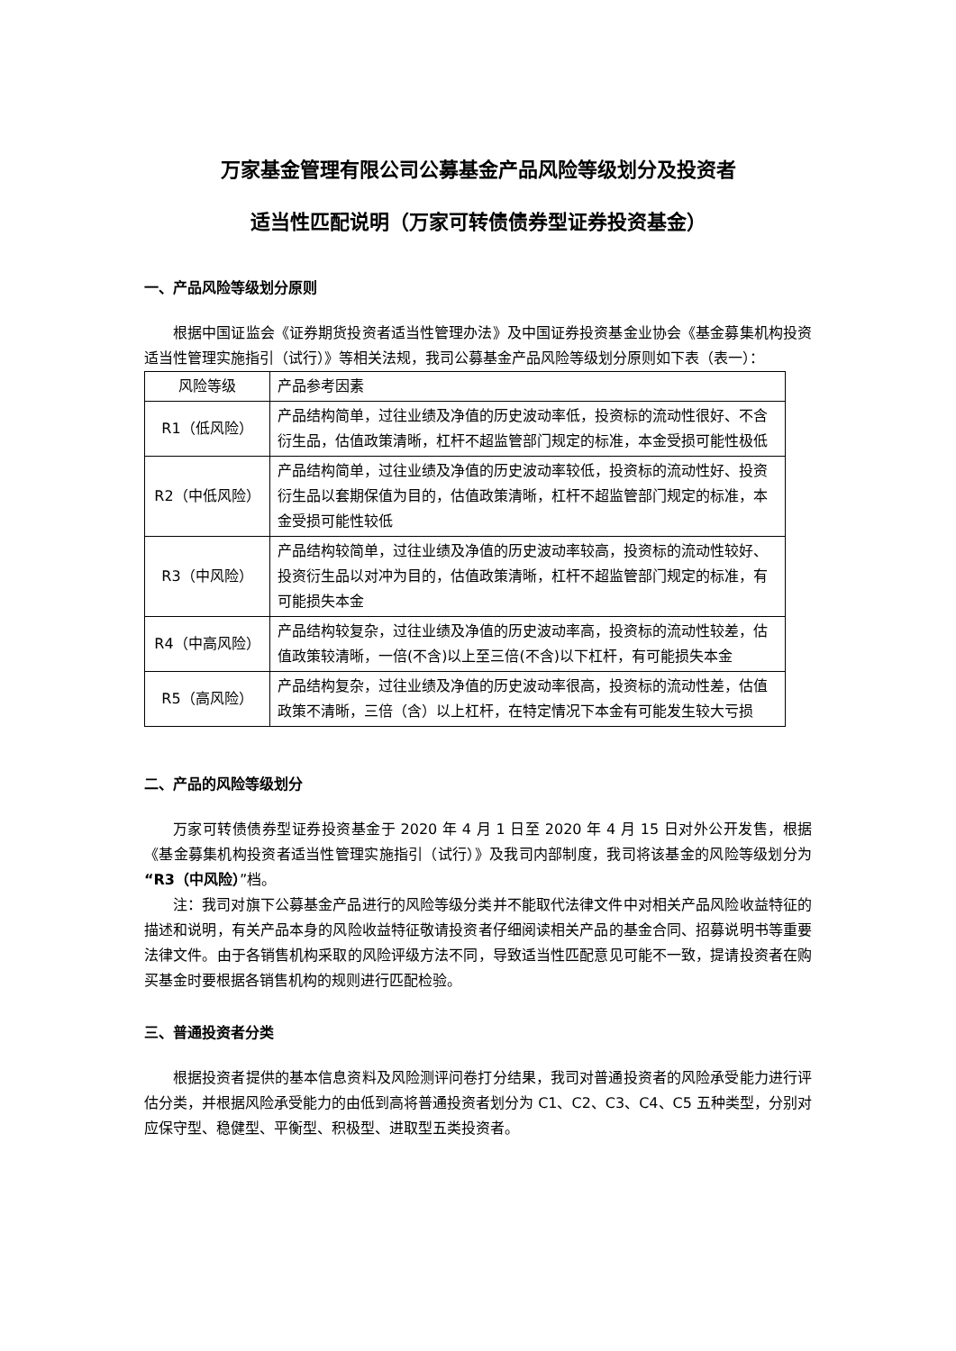万家基金管理有限公司公募基金产品风险等级划分及投资者
适当性匹配说明（万家可转债债券型证券投资基金）
一、产品风险等级划分原则
根据中国证监会《证券期货投资者适当性管理办法》及中国证券投资基金业协会《基金募集机构投资适当性管理实施指引（试行）》等相关法规，我司公募基金产品风险等级划分原则如下表（表一）：
| 风险等级 | 产品参考因素 |
| --- | --- |
| R1（低风险） | 产品结构简单，过往业绩及净值的历史波动率低，投资标的流动性很好、不含衍生品，估值政策清晰，杠杆不超监管部门规定的标准，本金受损可能性极低 |
| R2（中低风险） | 产品结构简单，过往业绩及净值的历史波动率较低，投资标的流动性好、投资衍生品以套期保值为目的，估值政策清晰，杠杆不超监管部门规定的标准，本金受损可能性较低 |
| R3（中风险） | 产品结构较简单，过往业绩及净值的历史波动率较高，投资标的流动性较好、投资衍生品以对冲为目的，估值政策清晰，杠杆不超监管部门规定的标准，有可能损失本金 |
| R4（中高风险） | 产品结构较复杂，过往业绩及净值的历史波动率高，投资标的流动性较差，估值政策较清晰，一倍(不含)以上至三倍(不含)以下杠杆，有可能损失本金 |
| R5（高风险） | 产品结构复杂，过往业绩及净值的历史波动率很高，投资标的流动性差，估值政策不清晰，三倍（含）以上杠杆，在特定情况下本金有可能发生较大亏损 |
二、产品的风险等级划分
万家可转债债券型证券投资基金于 2020 年 4 月 1 日至 2020 年 4 月 15 日对外公开发售，根据《基金募集机构投资者适当性管理实施指引（试行）》及我司内部制度，我司将该基金的风险等级划分为“R3（中风险）”档。
注：我司对旗下公募基金产品进行的风险等级分类并不能取代法律文件中对相关产品风险收益特征的描述和说明，有关产品本身的风险收益特征敬请投资者仔细阅读相关产品的基金合同、招募说明书等重要法律文件。由于各销售机构采取的风险评级方法不同，导致适当性匹配意见可能不一致，提请投资者在购买基金时要根据各销售机构的规则进行匹配检验。
三、普通投资者分类
根据投资者提供的基本信息资料及风险测评问卷打分结果，我司对普通投资者的风险承受能力进行评估分类，并根据风险承受能力的由低到高将普通投资者划分为 C1、C2、C3、C4、C5 五种类型，分别对应保守型、稳健型、平衡型、积极型、进取型五类投资者。